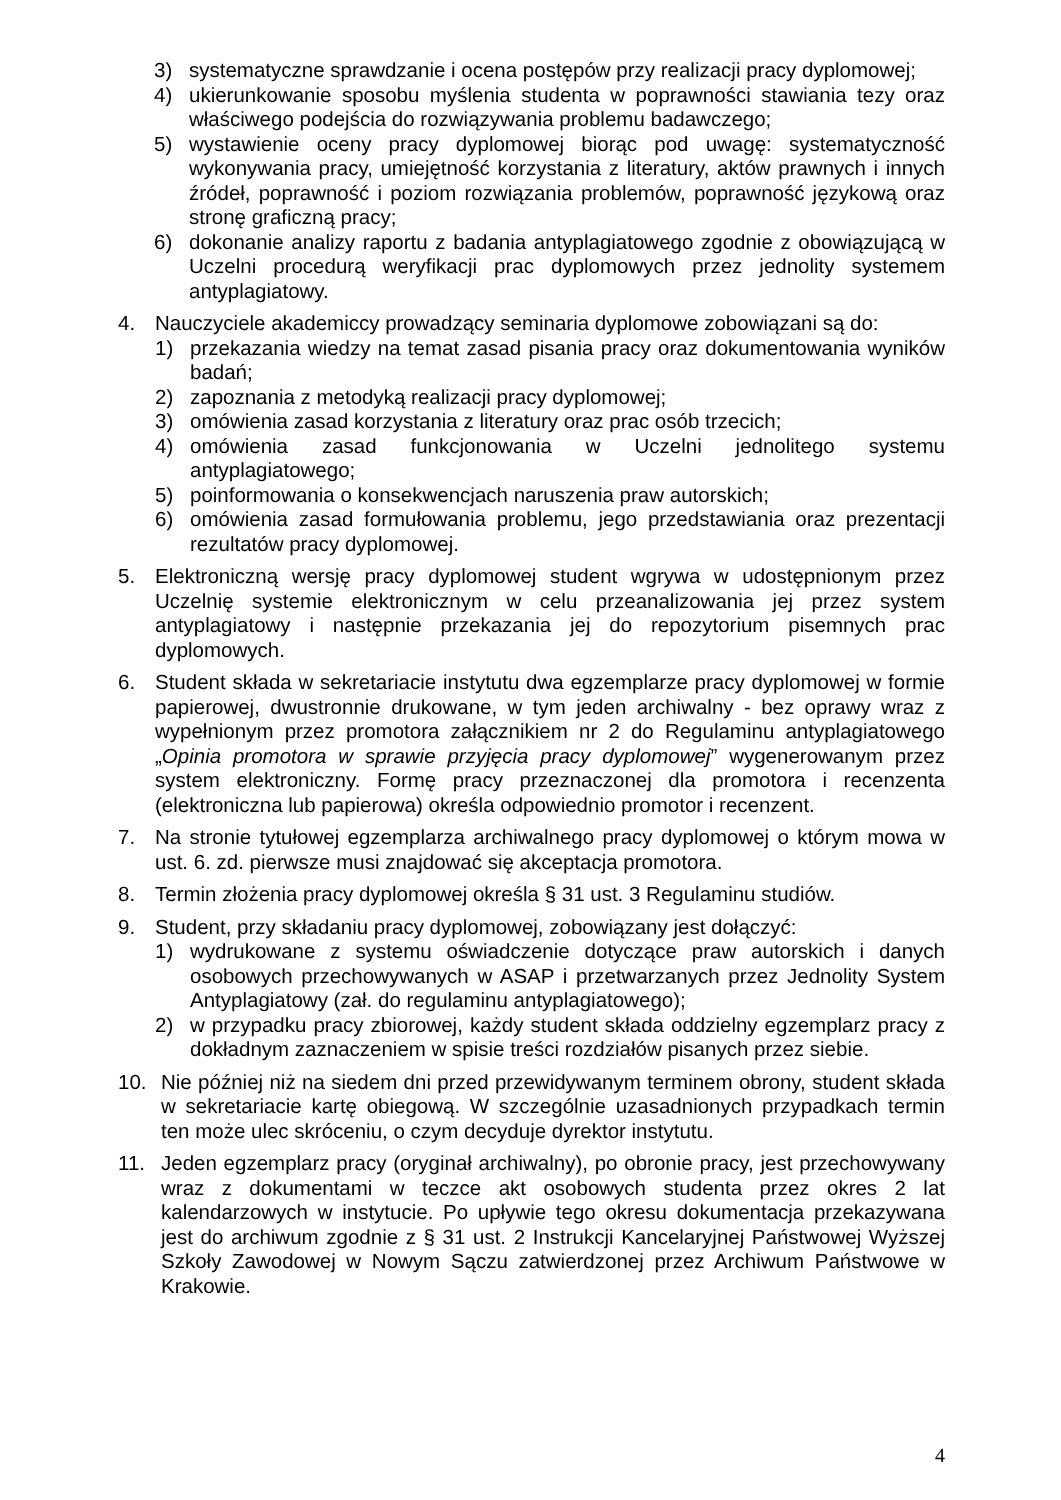3) systematyczne sprawdzanie i ocena postępów przy realizacji pracy dyplomowej;
4) ukierunkowanie sposobu myślenia studenta w poprawności stawiania tezy oraz właściwego podejścia do rozwiązywania problemu badawczego;
5) wystawienie oceny pracy dyplomowej biorąc pod uwagę: systematyczność wykonywania pracy, umiejętność korzystania z literatury, aktów prawnych i innych źródeł, poprawność i poziom rozwiązania problemów, poprawność językową oraz stronę graficzną pracy;
6) dokonanie analizy raportu z badania antyplagiatowego zgodnie z obowiązującą w Uczelni procedurą weryfikacji prac dyplomowych przez jednolity systemem antyplagiatowy.
4. Nauczyciele akademiccy prowadzący seminaria dyplomowe zobowiązani są do:
1) przekazania wiedzy na temat zasad pisania pracy oraz dokumentowania wyników badań;
2) zapoznania z metodyką realizacji pracy dyplomowej;
3) omówienia zasad korzystania z literatury oraz prac osób trzecich;
4) omówienia zasad funkcjonowania w Uczelni jednolitego systemu antyplagiatowego;
5) poinformowania o konsekwencjach naruszenia praw autorskich;
6) omówienia zasad formułowania problemu, jego przedstawiania oraz prezentacji rezultatów pracy dyplomowej.
5. Elektroniczną wersję pracy dyplomowej student wgrywa w udostępnionym przez Uczelnię systemie elektronicznym w celu przeanalizowania jej przez system antyplagiatowy i następnie przekazania jej do repozytorium pisemnych prac dyplomowych.
6. Student składa w sekretariacie instytutu dwa egzemplarze pracy dyplomowej w formie papierowej, dwustronnie drukowane, w tym jeden archiwalny - bez oprawy wraz z wypełnionym przez promotora załącznikiem nr 2 do Regulaminu antyplagiatowego „Opinia promotora w sprawie przyjęcia pracy dyplomowej” wygenerowanym przez system elektroniczny. Formę pracy przeznaczonej dla promotora i recenzenta (elektroniczna lub papierowa) określa odpowiednio promotor i recenzent.
7. Na stronie tytułowej egzemplarza archiwalnego pracy dyplomowej o którym mowa w ust. 6. zd. pierwsze musi znajdować się akceptacja promotora.
8. Termin złożenia pracy dyplomowej określa § 31 ust. 3 Regulaminu studiów.
9. Student, przy składaniu pracy dyplomowej, zobowiązany jest dołączyć:
1) wydrukowane z systemu oświadczenie dotyczące praw autorskich i danych osobowych przechowywanych w ASAP i przetwarzanych przez Jednolity System Antyplagiatowy (zał. do regulaminu antyplagiatowego);
2) w przypadku pracy zbiorowej, każdy student składa oddzielny egzemplarz pracy z dokładnym zaznaczeniem w spisie treści rozdziałów pisanych przez siebie.
10. Nie później niż na siedem dni przed przewidywanym terminem obrony, student składa w sekretariacie kartę obiegową. W szczególnie uzasadnionych przypadkach termin ten może ulec skróceniu, o czym decyduje dyrektor instytutu.
11. Jeden egzemplarz pracy (oryginał archiwalny), po obronie pracy, jest przechowywany wraz z dokumentami w teczce akt osobowych studenta przez okres 2 lat kalendarzowych w instytucie. Po upływie tego okresu dokumentacja przekazywana jest do archiwum zgodnie z § 31 ust. 2 Instrukcji Kancelaryjnej Państwowej Wyższej Szkoły Zawodowej w Nowym Sączu zatwierdzonej przez Archiwum Państwowe w Krakowie.
4